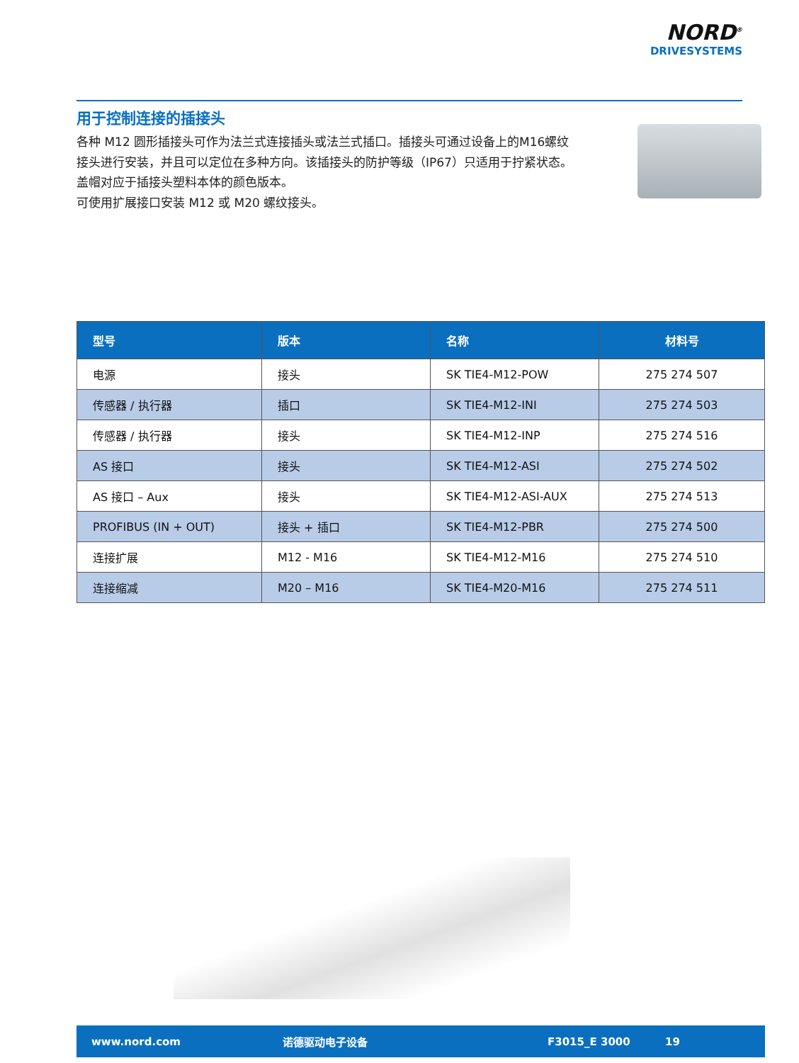NORD<sup>®</sup>
DRIVESYSTEMS
用于控制连接的插接头
各种 M12 圆形插接头可作为法兰式连接插头或法兰式插口。插接头可通过设备上的M16螺纹接头进行安装，并且可以定位在多种方向。该插接头的防护等级（IP67）只适用于拧紧状态。
盖帽对应于插接头塑料本体的颜色版本。
可使用扩展接口安装 M12 或 M20 螺纹接头。
| 型号 | 版本 | 名称 | 材料号 |
| --- | --- | --- | --- |
| 电源 | 接头 | SK TIE4-M12-POW | 275 274 507 |
| 传感器 / 执行器 | 插口 | SK TIE4-M12-INI | 275 274 503 |
| 传感器 / 执行器 | 接头 | SK TIE4-M12-INP | 275 274 516 |
| AS 接口 | 接头 | SK TIE4-M12-ASI | 275 274 502 |
| AS 接口 – Aux | 接头 | SK TIE4-M12-ASI-AUX | 275 274 513 |
| PROFIBUS (IN + OUT) | 接头 + 插口 | SK TIE4-M12-PBR | 275 274 500 |
| 连接扩展 | M12 - M16 | SK TIE4-M12-M16 | 275 274 510 |
| 连接缩减 | M20 – M16 | SK TIE4-M20-M16 | 275 274 511 |
www.nord.com 诺德驱动电子设备 F3015_E 3000 19